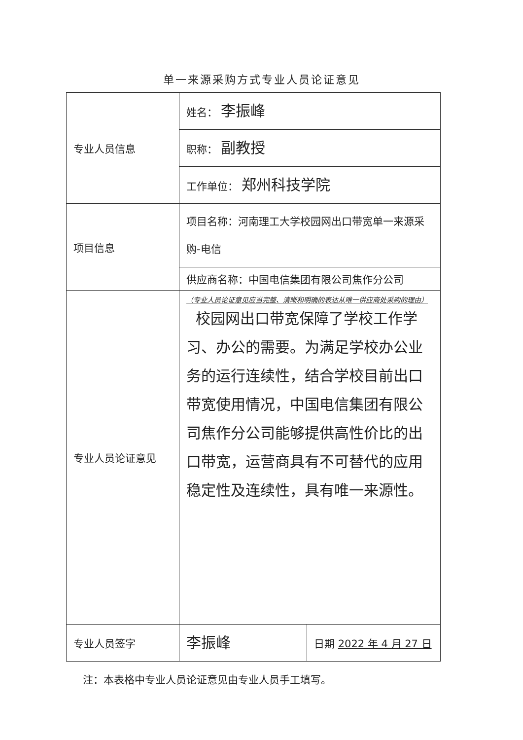单一来源采购方式专业人员论证意见
| 专业人员信息 | 姓名： 李振峰 | |
| | 职称： 副教授 | |
| | 工作单位： 郑州科技学院 | |
| 项目信息 | 项目名称：河南理工大学校园网出口带宽单一来源采购-电信 | |
| | 供应商名称：中国电信集团有限公司焦作分公司 | |
| 专业人员论证意见 | （专业人员论证意见应当完整、清晰和明确的表达从唯一供应商处采购的理由） 校园网出口带宽保障了学校工作学习、办公的需要。为满足学校办公业务的运行连续性，结合学校目前出口带宽使用情况，中国电信集团有限公司焦作分公司能够提供高性价比的出口带宽，运营商具有不可替代的应用稳定性及连续性，具有唯一来源性。 | |
| 专业人员签字 | 李振峰 | 日期 2022 年 4 月 27 日 |
注：本表格中专业人员论证意见由专业人员手工填写。